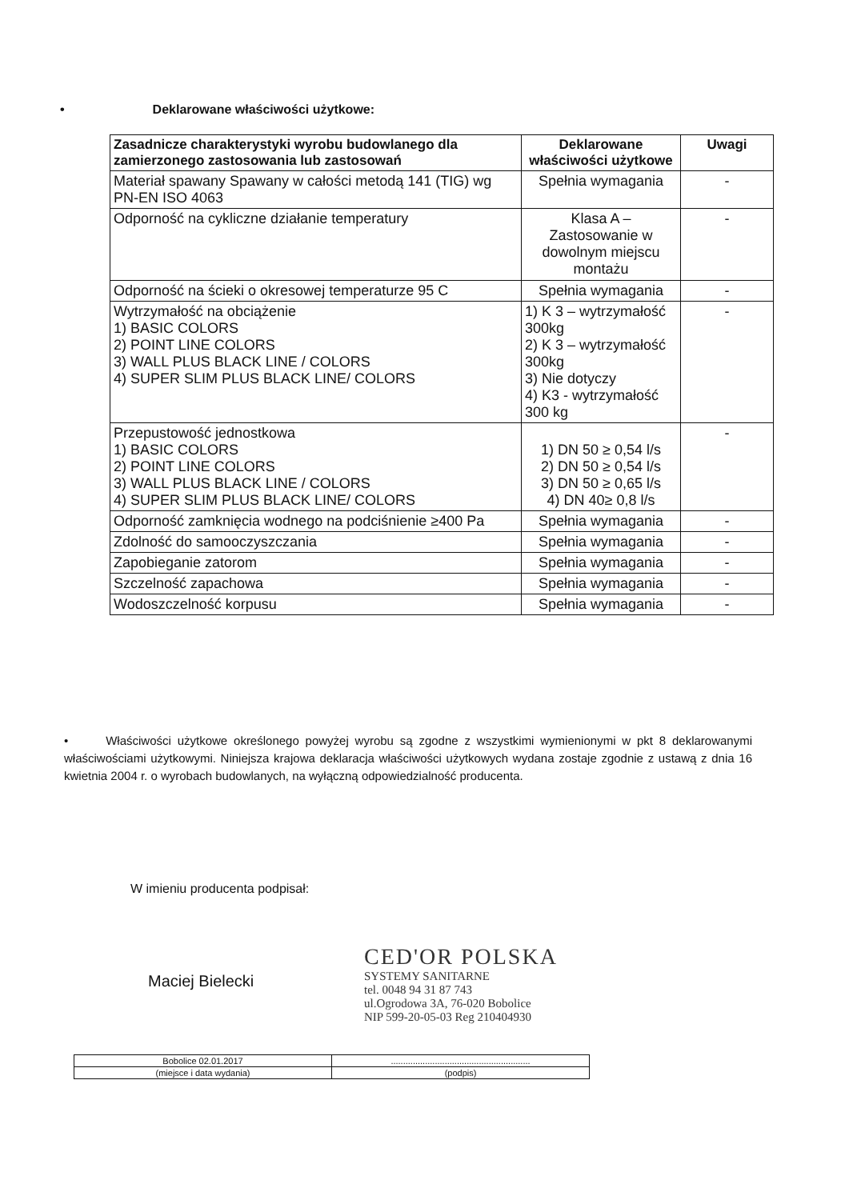• Deklarowane właściwości użytkowe:
| Zasadnicze charakterystyki wyrobu budowlanego dla zamierzonego zastosowania lub zastosowań | Deklarowane właściwości użytkowe | Uwagi |
| --- | --- | --- |
| Materiał spawany Spawany w całości metodą 141 (TIG) wg PN-EN ISO 4063 | Spełnia wymagania | - |
| Odporność na cykliczne działanie temperatury | Klasa A – Zastosowanie w dowolnym miejscu montażu | - |
| Odporność na ścieki o okresowej temperaturze 95 C | Spełnia wymagania | - |
| Wytrzymałość na obciążenie 1) BASIC COLORS 2) POINT LINE COLORS 3) WALL PLUS BLACK LINE / COLORS 4) SUPER SLIM PLUS BLACK LINE/ COLORS | 1) K 3 – wytrzymałość 300kg 2) K 3 – wytrzymałość 300kg 3) Nie dotyczy 4) K3 - wytrzymałość 300 kg | - |
| Przepustowość jednostkowa 1) BASIC COLORS 2) POINT LINE COLORS 3) WALL PLUS BLACK LINE / COLORS 4) SUPER SLIM PLUS BLACK LINE/ COLORS | 1) DN 50 ≥ 0,54 l/s 2) DN 50 ≥ 0,54 l/s 3) DN 50 ≥ 0,65 l/s 4) DN 40≥ 0,8 l/s | - |
| Odporność zamknięcia wodnego na podciśnienie ≥400 Pa | Spełnia wymagania | - |
| Zdolność do samooczyszczania | Spełnia wymagania | - |
| Zapobieganie zatorom | Spełnia wymagania | - |
| Szczelność zapachowa | Spełnia wymagania | - |
| Wodoszczelność korpusu | Spełnia wymagania | - |
• Właściwości użytkowe określonego powyżej wyrobu są zgodne z wszystkimi wymienionymi w pkt 8 deklarowanymi właściwościami użytkowymi. Niniejsza krajowa deklaracja właściwości użytkowych wydana zostaje zgodnie z ustawą z dnia 16 kwietnia 2004 r. o wyrobach budowlanych, na wyłączną odpowiedzialność producenta.
W imieniu producenta podpisał:
Maciej Bielecki
CED'OR POLSKA
SYSTEMY SANITARNE
tel. 0048 94 31 87 743
ul.Ogrodowa 3A, 76-020 Bobolice
NIP 599-20-05-03 Reg 210404930
| Bobolice 02.01.2017 | ......................................................... |
| (miejsce i data wydania) | (podpis) |